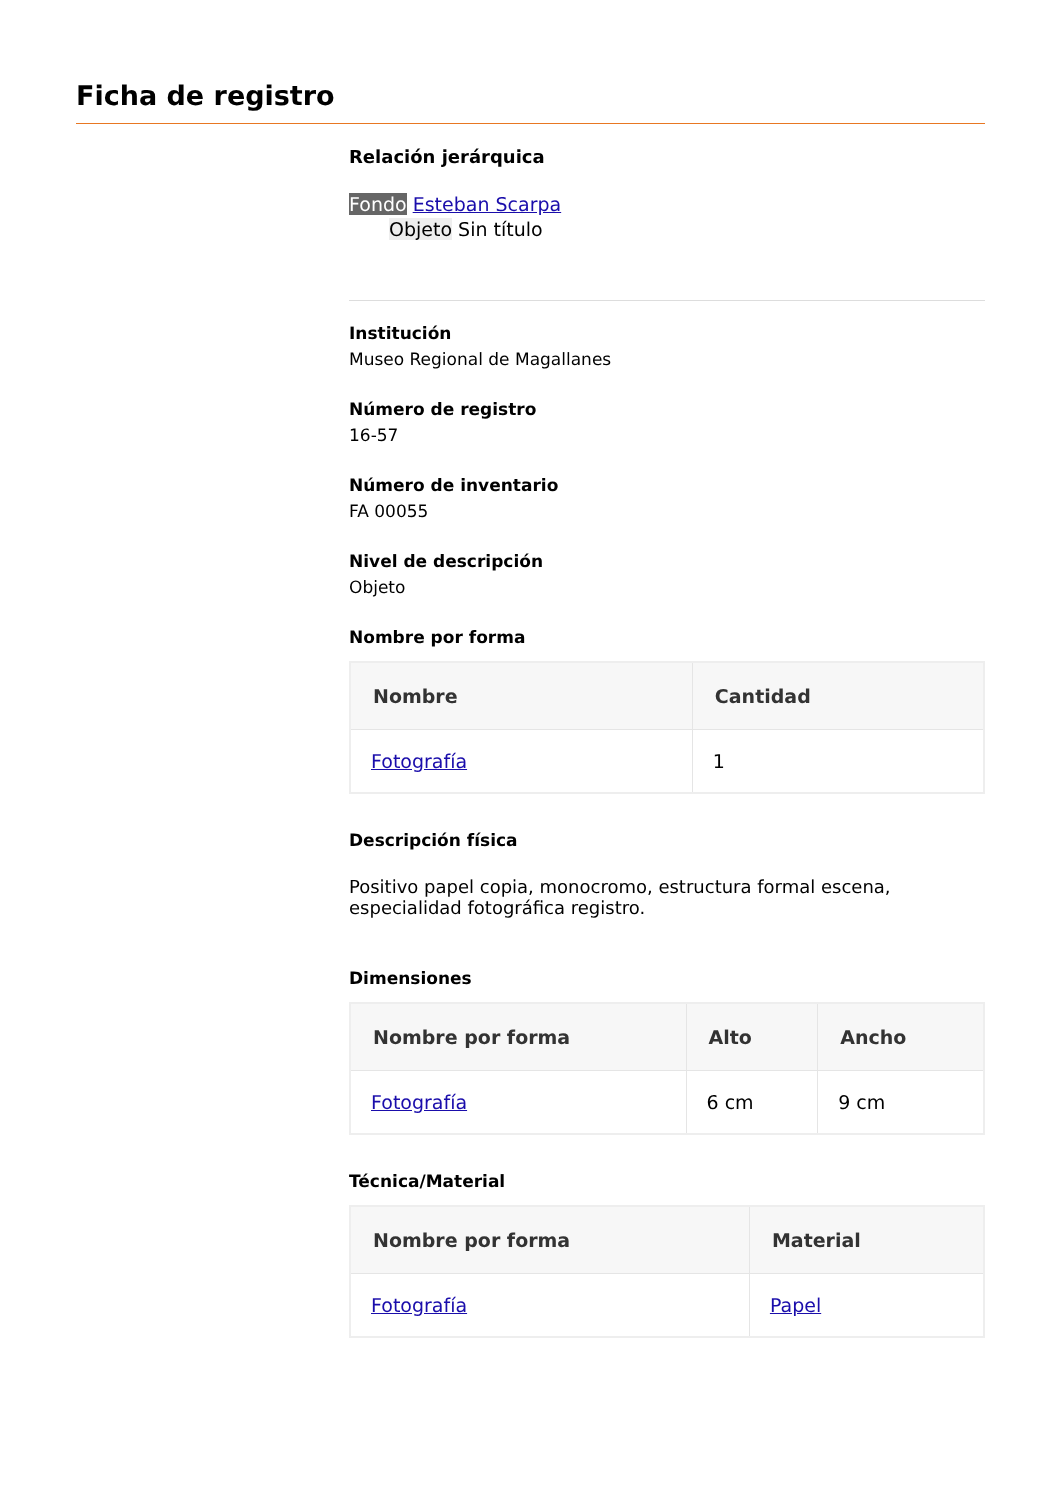Ficha de registro
Relación jerárquica
Fondo Esteban Scarpa
Objeto Sin título
Institución
Museo Regional de Magallanes
Número de registro
16-57
Número de inventario
FA 00055
Nivel de descripción
Objeto
Nombre por forma
| Nombre | Cantidad |
| --- | --- |
| Fotografía | 1 |
Descripción física
Positivo papel copia, monocromo, estructura formal escena, especialidad fotográfica registro.
Dimensiones
| Nombre por forma | Alto | Ancho |
| --- | --- | --- |
| Fotografía | 6 cm | 9 cm |
Técnica/Material
| Nombre por forma | Material |
| --- | --- |
| Fotografía | Papel |